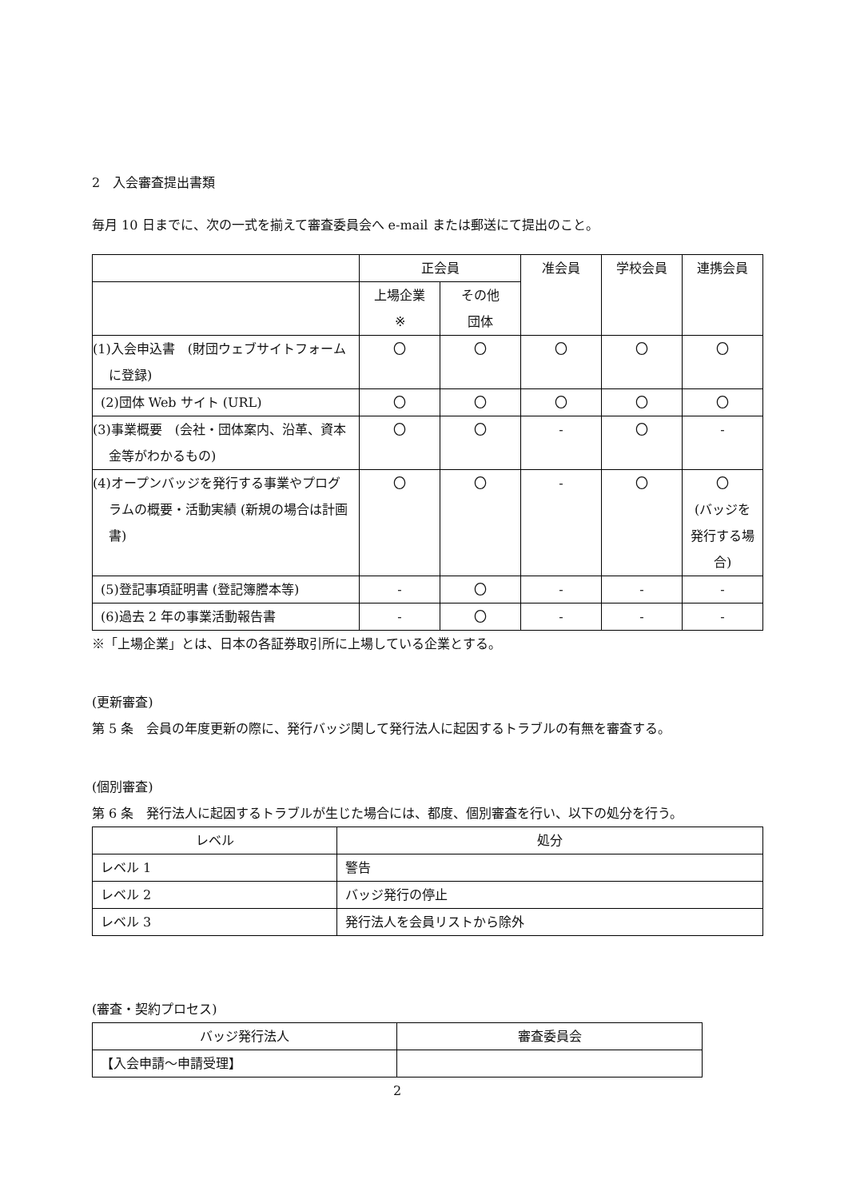2　入会審査提出書類
毎月 10 日までに、次の一式を揃えて審査委員会へ e-mail または郵送にて提出のこと。
| | 正会員 | | 准会員 | 学校会員 | 連携会員 |
| --- | --- | --- | --- | --- | --- |
| | 上場企業 ※ | その他 団体 | | | |
| (1)入会申込書 (財団ウェブサイトフォームに登録) | 〇 | 〇 | 〇 | 〇 | 〇 |
| (2)団体 Web サイト (URL) | 〇 | 〇 | 〇 | 〇 | 〇 |
| (3)事業概要 (会社・団体案内、沿革、資本金等がわかるもの) | 〇 | 〇 | - | 〇 | - |
| (4)オープンバッジを発行する事業やプログラムの概要・活動実績 (新規の場合は計画書) | 〇 | 〇 | - | 〇 | 〇 (バッジを発行する場合) |
| (5)登記事項証明書 (登記簿謄本等) | - | 〇 | - | - | - |
| (6)過去 2 年の事業活動報告書 | - | 〇 | - | - | - |
※「上場企業」とは、日本の各証券取引所に上場している企業とする。
(更新審査)
第 5 条　会員の年度更新の際に、発行バッジ関して発行法人に起因するトラブルの有無を審査する。
(個別審査)
第 6 条　発行法人に起因するトラブルが生じた場合には、都度、個別審査を行い、以下の処分を行う。
| レベル | 処分 |
| --- | --- |
| レベル 1 | 警告 |
| レベル 2 | バッジ発行の停止 |
| レベル 3 | 発行法人を会員リストから除外 |
(審査・契約プロセス)
| バッジ発行法人 | 審査委員会 |
| --- | --- |
| 【入会申請～申請受理】 | |
2